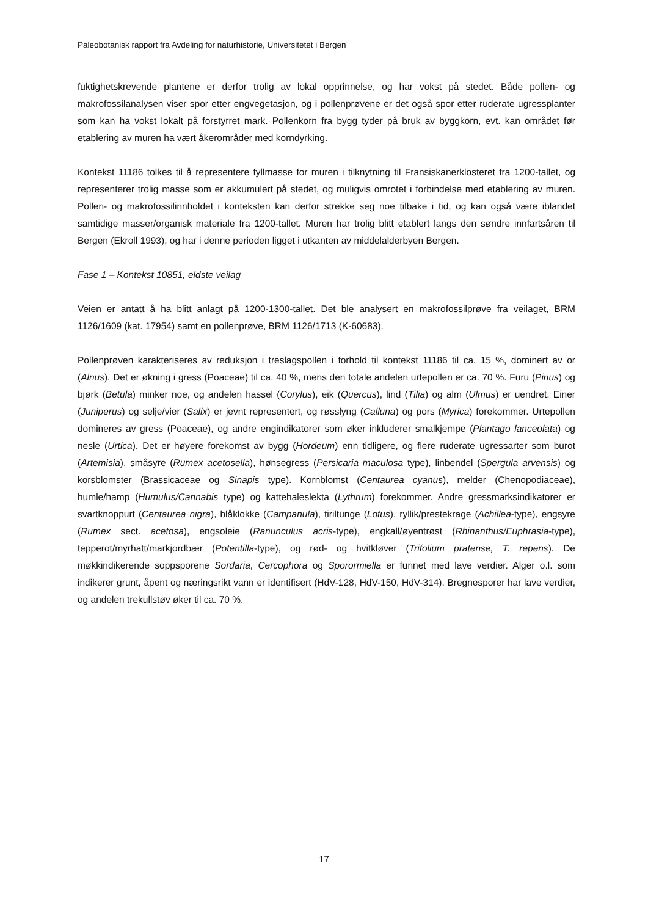Paleobotanisk rapport fra Avdeling for naturhistorie, Universitetet i Bergen
fuktighetskrevende plantene er derfor trolig av lokal opprinnelse, og har vokst på stedet. Både pollen- og makrofossilanalysen viser spor etter engvegetasjon, og i pollenprøvene er det også spor etter ruderate ugressplanter som kan ha vokst lokalt på forstyrret mark. Pollenkorn fra bygg tyder på bruk av byggkorn, evt. kan området før etablering av muren ha vært åkerområder med korndyrking.
Kontekst 11186 tolkes til å representere fyllmasse for muren i tilknytning til Fransiskanerklosteret fra 1200-tallet, og representerer trolig masse som er akkumulert på stedet, og muligvis omrotet i forbindelse med etablering av muren. Pollen- og makrofossilinnholdet i konteksten kan derfor strekke seg noe tilbake i tid, og kan også være iblandet samtidige masser/organisk materiale fra 1200-tallet. Muren har trolig blitt etablert langs den søndre innfartsåren til Bergen (Ekroll 1993), og har i denne perioden ligget i utkanten av middelalderbyen Bergen.
Fase 1 – Kontekst 10851, eldste veilag
Veien er antatt å ha blitt anlagt på 1200-1300-tallet. Det ble analysert en makrofossilprøve fra veilaget, BRM 1126/1609 (kat. 17954) samt en pollenprøve, BRM 1126/1713 (K-60683).
Pollenprøven karakteriseres av reduksjon i treslagspollen i forhold til kontekst 11186 til ca. 15 %, dominert av or (Alnus). Det er økning i gress (Poaceae) til ca. 40 %, mens den totale andelen urtepollen er ca. 70 %. Furu (Pinus) og bjørk (Betula) minker noe, og andelen hassel (Corylus), eik (Quercus), lind (Tilia) og alm (Ulmus) er uendret. Einer (Juniperus) og selje/vier (Salix) er jevnt representert, og røsslyng (Calluna) og pors (Myrica) forekommer. Urtepollen domineres av gress (Poaceae), og andre engindikatorer som øker inkluderer smalkjempe (Plantago lanceolata) og nesle (Urtica). Det er høyere forekomst av bygg (Hordeum) enn tidligere, og flere ruderate ugressarter som burot (Artemisia), småsyre (Rumex acetosella), hønsegress (Persicaria maculosa type), linbendel (Spergula arvensis) og korsblomster (Brassicaceae og Sinapis type). Kornblomst (Centaurea cyanus), melder (Chenopodiaceae), humle/hamp (Humulus/Cannabis type) og kattehaleslekta (Lythrum) forekommer. Andre gressmarksindikatorer er svartknoppurt (Centaurea nigra), blåklokke (Campanula), tiriltunge (Lotus), ryllik/prestekrage (Achillea-type), engsyre (Rumex sect. acetosa), engsoleie (Ranunculus acris-type), engkall/øyentrøst (Rhinanthus/Euphrasia-type), tepperot/myrhatt/markjordbær (Potentilla-type), og rød- og hvitkløver (Trifolium pratense, T. repens). De møkkindikerende soppsporene Sordaria, Cercophora og Sporormiella er funnet med lave verdier. Alger o.l. som indikerer grunt, åpent og næringsrikt vann er identifisert (HdV-128, HdV-150, HdV-314). Bregnesporer har lave verdier, og andelen trekullstøv øker til ca. 70 %.
17